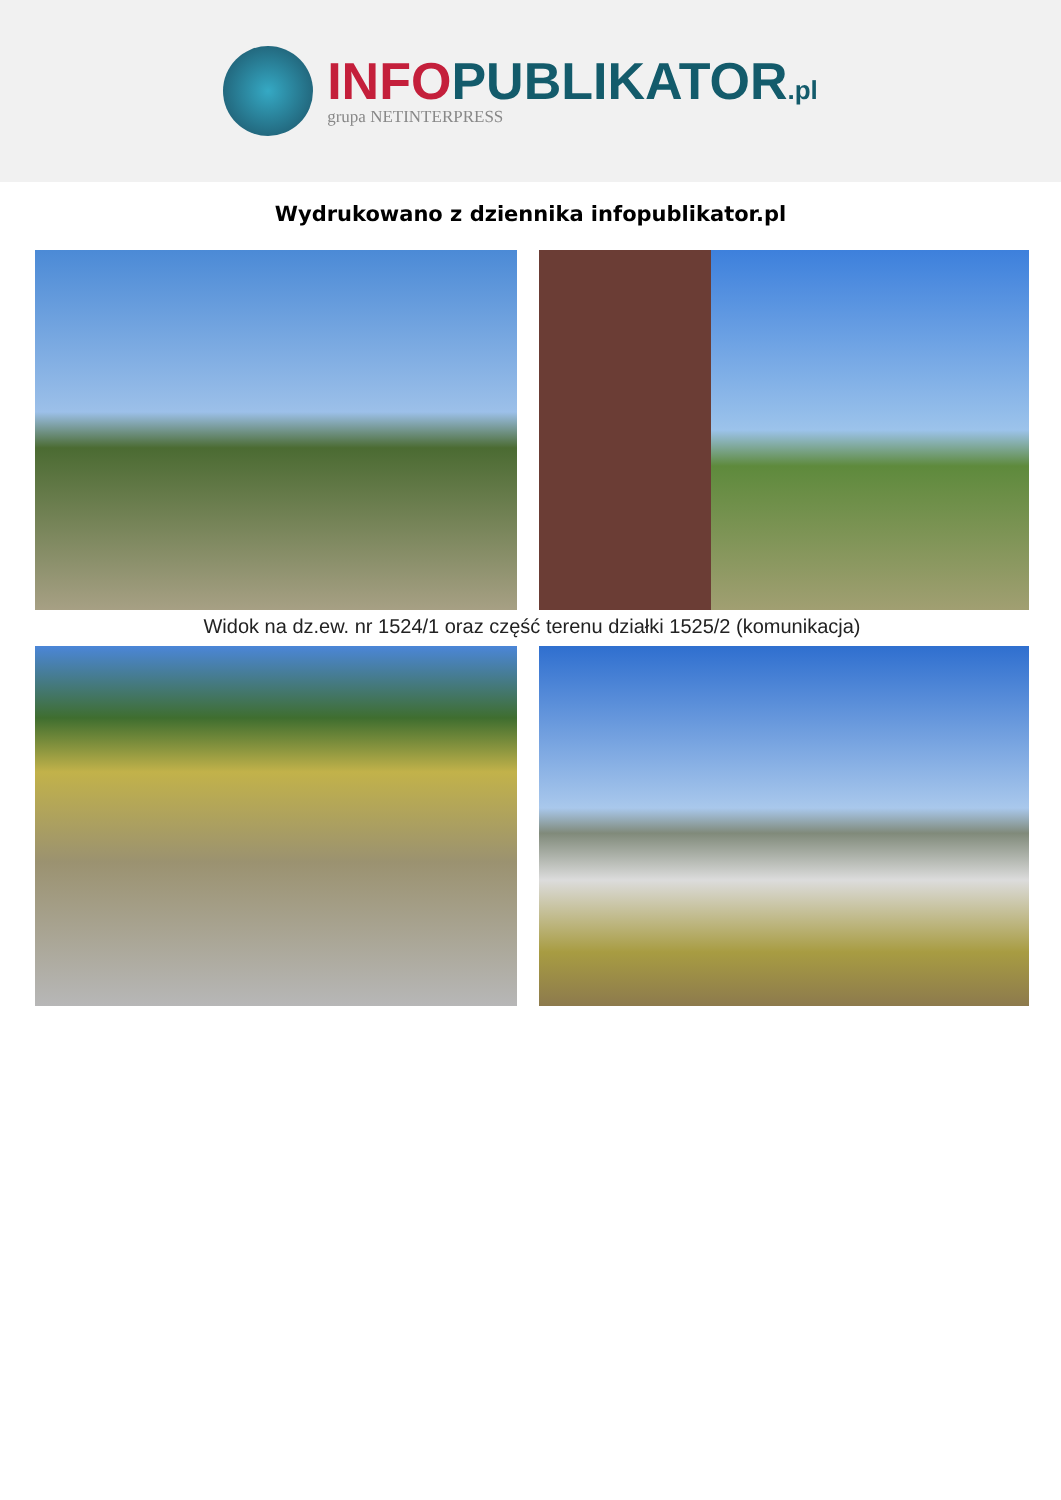INFO PUBLIKATOR.pl
grupa NETINTERPRESS
Wydrukowano z dziennika infopublikator.pl
Widok na dz.ew. nr 1524/1 oraz część terenu działki 1525/2 (komunikacja)